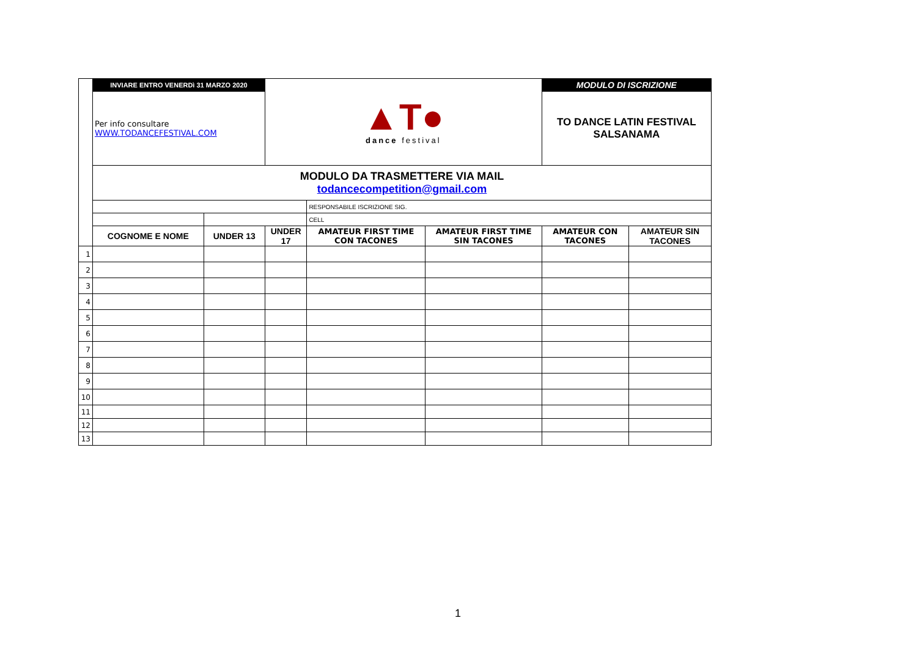| | INVIARE ENTRO VENERDì 31 MARZO 2020 | | ▲T● dance festival | | | MODULO DI ISCRIZIONE | |
| | Per info consultare WWW.TODANCEFESTIVAL.COM | | | | | TO DANCE LATIN FESTIVAL SALSANAMA | |
| | MODULO DA TRASMETTERE VIA MAIL todancecompetition@gmail.com | | | | | | |
| | | | | RESPONSABILE ISCRIZIONE SIG. | | | |
| | | | | CELL | | | |
| | COGNOME E NOME | UNDER 13 | UNDER 17 | AMATEUR FIRST TIME CON TACONES | AMATEUR FIRST TIME SIN TACONES | AMATEUR CON TACONES | AMATEUR SIN TACONES |
| 1 | | | | | | | |
| 2 | | | | | | | |
| 3 | | | | | | | |
| 4 | | | | | | | |
| 5 | | | | | | | |
| 6 | | | | | | | |
| 7 | | | | | | | |
| 8 | | | | | | | |
| 9 | | | | | | | |
| 10 | | | | | | | |
| 11 | | | | | | | |
| 12 | | | | | | | |
| 13 | | | | | | | |
1